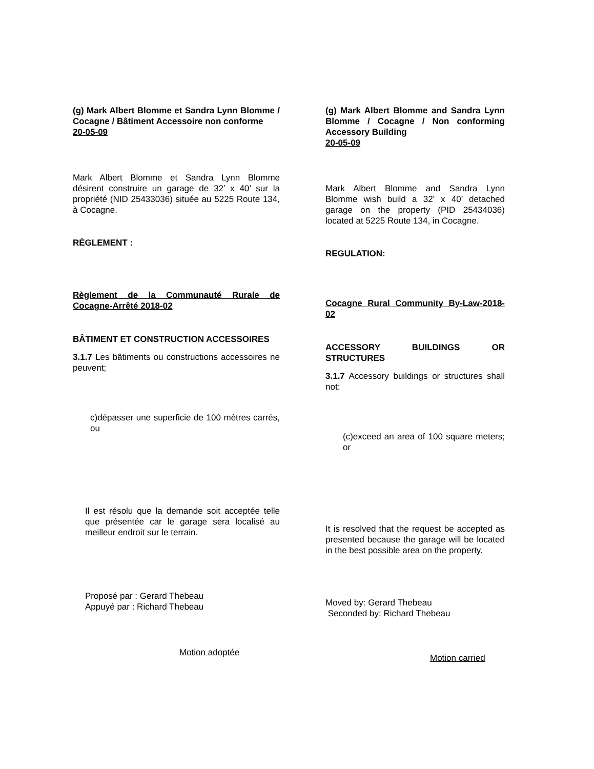(g) Mark Albert Blomme et Sandra Lynn Blomme / Cocagne / Bâtiment Accessoire non conforme
20-05-09
Mark Albert Blomme et Sandra Lynn Blomme désirent construire un garage de 32’ x 40’ sur la propriété (NID 25433036) située au 5225 Route 134, à Cocagne.
RÈGLEMENT :
Règlement de la Communauté Rurale de Cocagne-Arrêté 2018-02
BÂTIMENT ET CONSTRUCTION ACCESSOIRES
3.1.7 Les bâtiments ou constructions accessoires ne peuvent;
c)dépasser une superficie de 100 mètres carrés, ou
Il est résolu que la demande soit acceptée telle que présentée car le garage sera localisé au meilleur endroit sur le terrain.
Proposé par : Gerard Thebeau
Appuyé par : Richard Thebeau
Motion adoptée
(g) Mark Albert Blomme and Sandra Lynn Blomme / Cocagne / Non conforming Accessory Building
20-05-09
Mark Albert Blomme and Sandra Lynn Blomme wish build a 32’ x 40’ detached garage on the property (PID 25434036) located at 5225 Route 134, in Cocagne.
REGULATION:
Cocagne Rural Community By-Law-2018-02
ACCESSORY BUILDINGS OR STRUCTURES
3.1.7 Accessory buildings or structures shall not:
(c)exceed an area of 100 square meters; or
It is resolved that the request be accepted as presented because the garage will be located in the best possible area on the property.
Moved by: Gerard Thebeau
Seconded by: Richard Thebeau
Motion carried